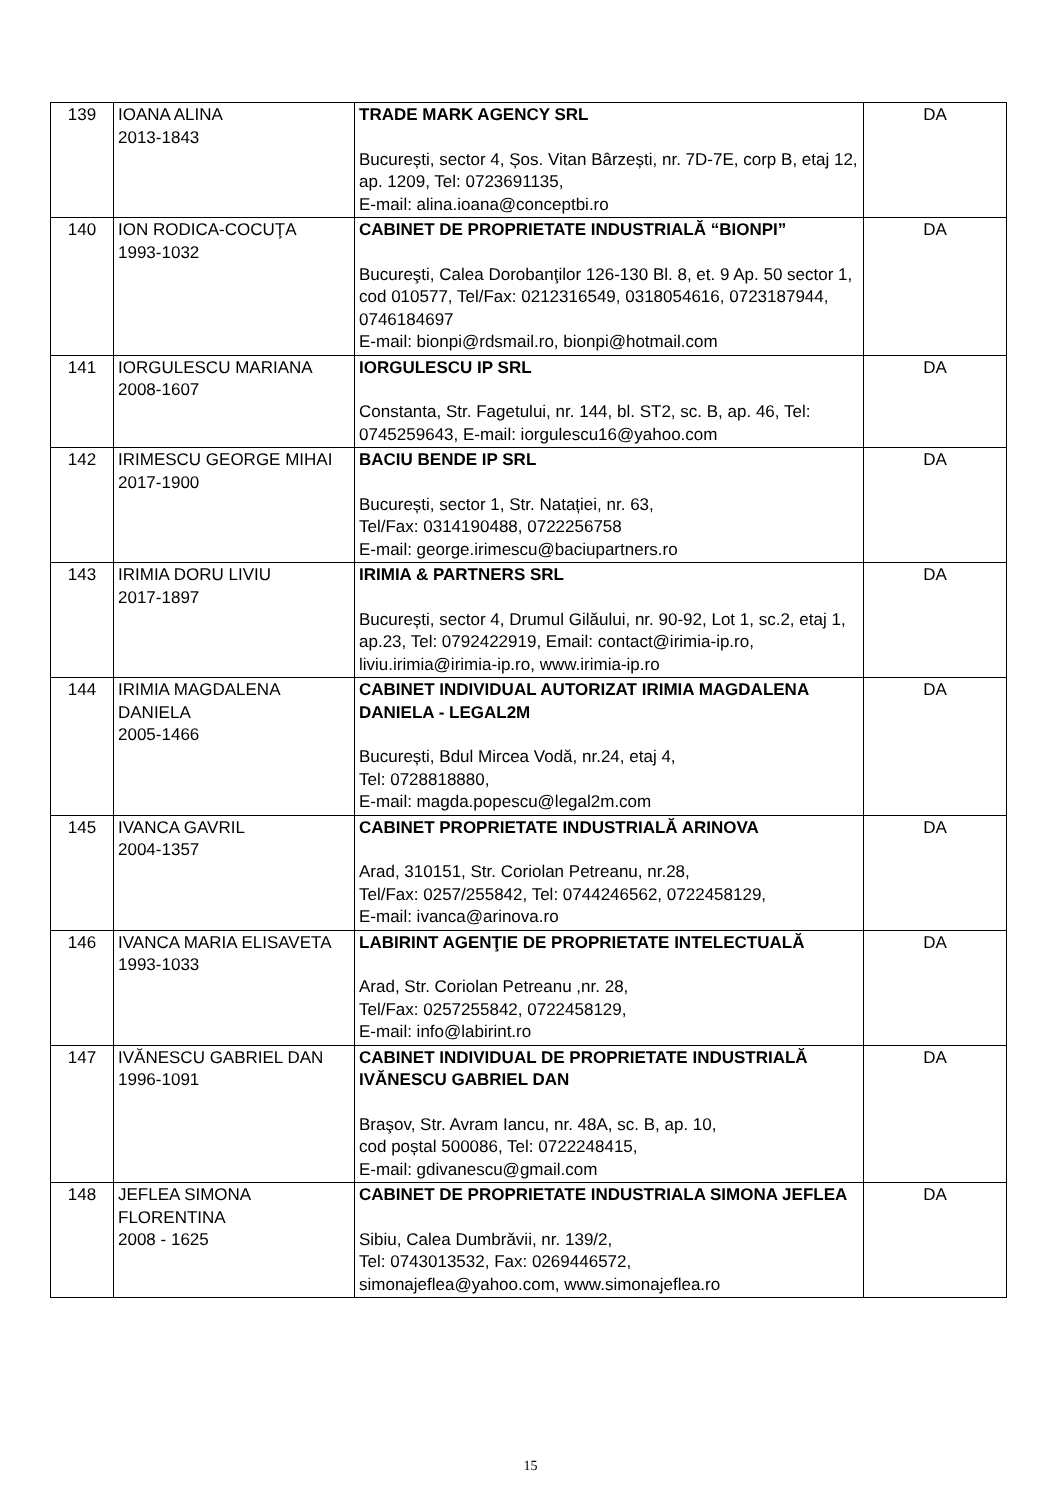| 139 | IOANA ALINA 2013-1843 | TRADE MARK AGENCY SRL București, sector 4, Șos. Vitan Bârzești, nr. 7D-7E, corp B, etaj 12, ap. 1209, Tel: 0723691135, E-mail: alina.ioana@conceptbi.ro | DA |
| 140 | ION RODICA-COCUŢA 1993-1032 | CABINET DE PROPRIETATE INDUSTRIALĂ “BIONPI” Bucureşti, Calea Dorobanţilor 126-130 Bl. 8, et. 9 Ap. 50 sector 1, cod 010577, Tel/Fax: 0212316549, 0318054616, 0723187944, 0746184697 E-mail: bionpi@rdsmail.ro, bionpi@hotmail.com | DA |
| 141 | IORGULESCU MARIANA 2008-1607 | IORGULESCU IP SRL Constanta, Str. Fagetului, nr. 144, bl. ST2, sc. B, ap. 46, Tel: 0745259643, E-mail: iorgulescu16@yahoo.com | DA |
| 142 | IRIMESCU GEORGE MIHAI 2017-1900 | BACIU BENDE IP SRL București, sector 1, Str. Natației, nr. 63, Tel/Fax: 0314190488, 0722256758 E-mail: george.irimescu@baciupartners.ro | DA |
| 143 | IRIMIA DORU LIVIU 2017-1897 | IRIMIA & PARTNERS SRL București, sector 4, Drumul Gilăului, nr. 90-92, Lot 1, sc.2, etaj 1, ap.23, Tel: 0792422919, Email: contact@irimia-ip.ro, liviu.irimia@irimia-ip.ro, www.irimia-ip.ro | DA |
| 144 | IRIMIA MAGDALENA DANIELA 2005-1466 | CABINET INDIVIDUAL AUTORIZAT IRIMIA MAGDALENA DANIELA - LEGAL2M București, Bdul Mircea Vodă, nr.24, etaj 4, Tel: 0728818880, E-mail: magda.popescu@legal2m.com | DA |
| 145 | IVANCA GAVRIL 2004-1357 | CABINET PROPRIETATE INDUSTRIALĂ ARINOVA Arad, 310151, Str. Coriolan Petreanu, nr.28, Tel/Fax: 0257/255842, Tel: 0744246562, 0722458129, E-mail: ivanca@arinova.ro | DA |
| 146 | IVANCA MARIA ELISAVETA 1993-1033 | LABIRINT AGENŢIE DE PROPRIETATE INTELECTUALĂ Arad, Str. Coriolan Petreanu ,nr. 28, Tel/Fax: 0257255842, 0722458129, E-mail: info@labirint.ro | DA |
| 147 | IVĂNESCU GABRIEL DAN 1996-1091 | CABINET INDIVIDUAL DE PROPRIETATE INDUSTRIALĂ IVĂNESCU GABRIEL DAN Braşov, Str. Avram Iancu, nr. 48A, sc. B, ap. 10, cod poștal 500086, Tel: 0722248415, E-mail: gdivanescu@gmail.com | DA |
| 148 | JEFLEA SIMONA FLORENTINA 2008 - 1625 | CABINET DE PROPRIETATE INDUSTRIALA SIMONA JEFLEA Sibiu, Calea Dumbrăvii, nr. 139/2, Tel: 0743013532, Fax: 0269446572, simonajeflea@yahoo.com, www.simonajeflea.ro | DA |
15